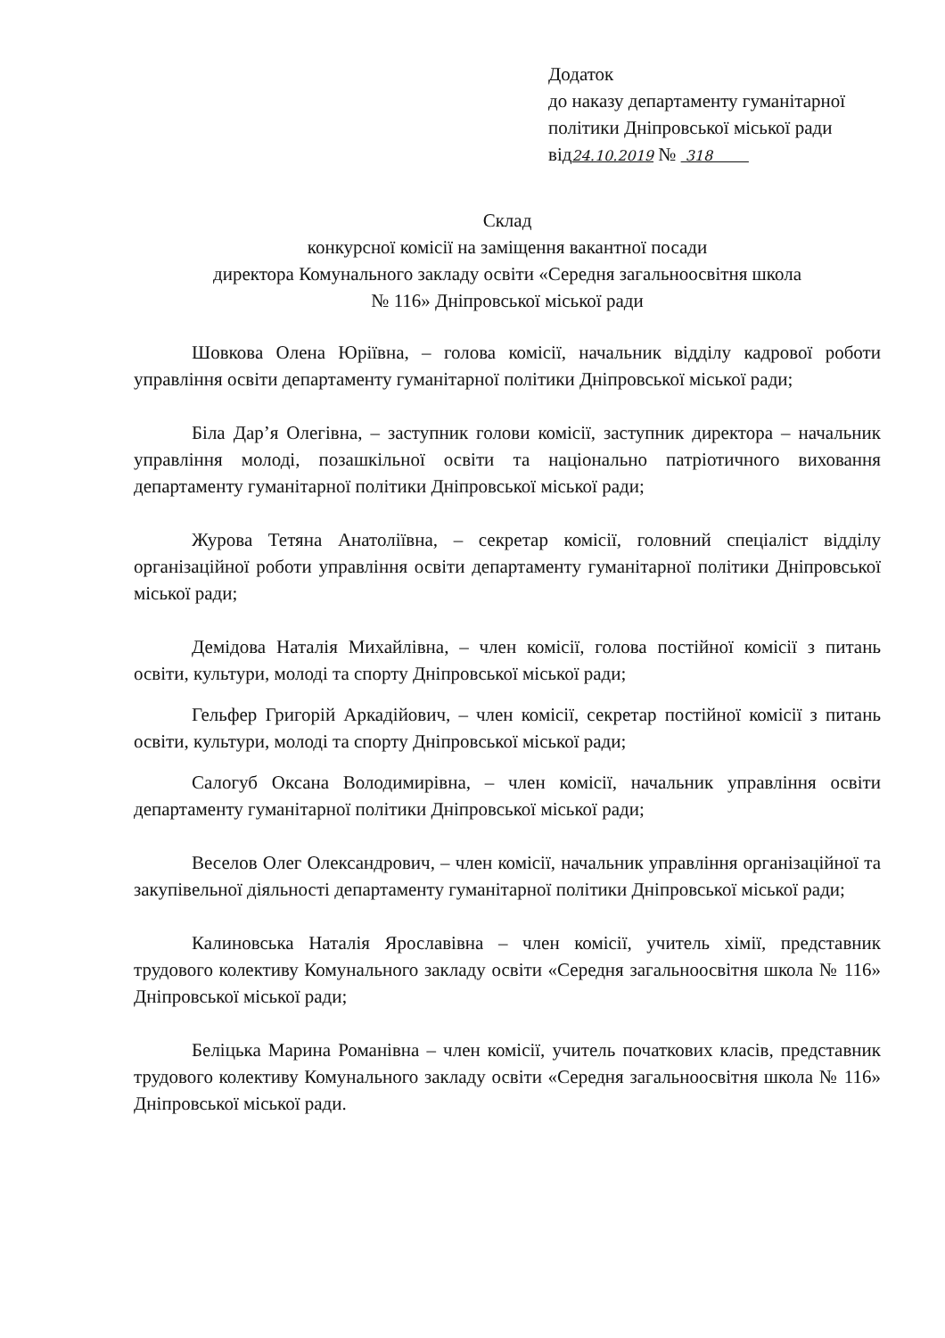Додаток
до наказу департаменту гуманітарної
політики Дніпровської міської ради
від24.10.2019 № 318
Склад
конкурсної комісії на заміщення вакантної посади
директора Комунального закладу освіти «Середня загальноосвітня школа
№ 116» Дніпровської міської ради
Шовкова Олена Юріївна, – голова комісії, начальник відділу кадрової роботи управління освіти департаменту гуманітарної політики Дніпровської міської ради;
Біла Дар’я Олегівна, – заступник голови комісії, заступник директора – начальник управління молоді, позашкільної освіти та національно патріотичного виховання департаменту гуманітарної політики Дніпровської міської ради;
Журова Тетяна Анатоліївна, – секретар комісії, головний спеціаліст відділу організаційної роботи управління освіти департаменту гуманітарної політики Дніпровської міської ради;
Демідова Наталія Михайлівна, – член комісії, голова постійної комісії з питань освіти, культури, молоді та спорту Дніпровської міської ради;
Гельфер Григорій Аркадійович, – член комісії, секретар постійної комісії з питань освіти, культури, молоді та спорту Дніпровської міської ради;
Салогуб Оксана Володимирівна, – член комісії, начальник управління освіти департаменту гуманітарної політики Дніпровської міської ради;
Веселов Олег Олександрович, – член комісії, начальник управління організаційної та закупівельної діяльності департаменту гуманітарної політики Дніпровської міської ради;
Калиновська Наталія Ярославівна – член комісії, учитель хімії, представник трудового колективу Комунального закладу освіти «Середня загальноосвітня школа № 116» Дніпровської міської ради;
Беліцька Марина Романівна – член комісії, учитель початкових класів, представник трудового колективу Комунального закладу освіти «Середня загальноосвітня школа № 116» Дніпровської міської ради.